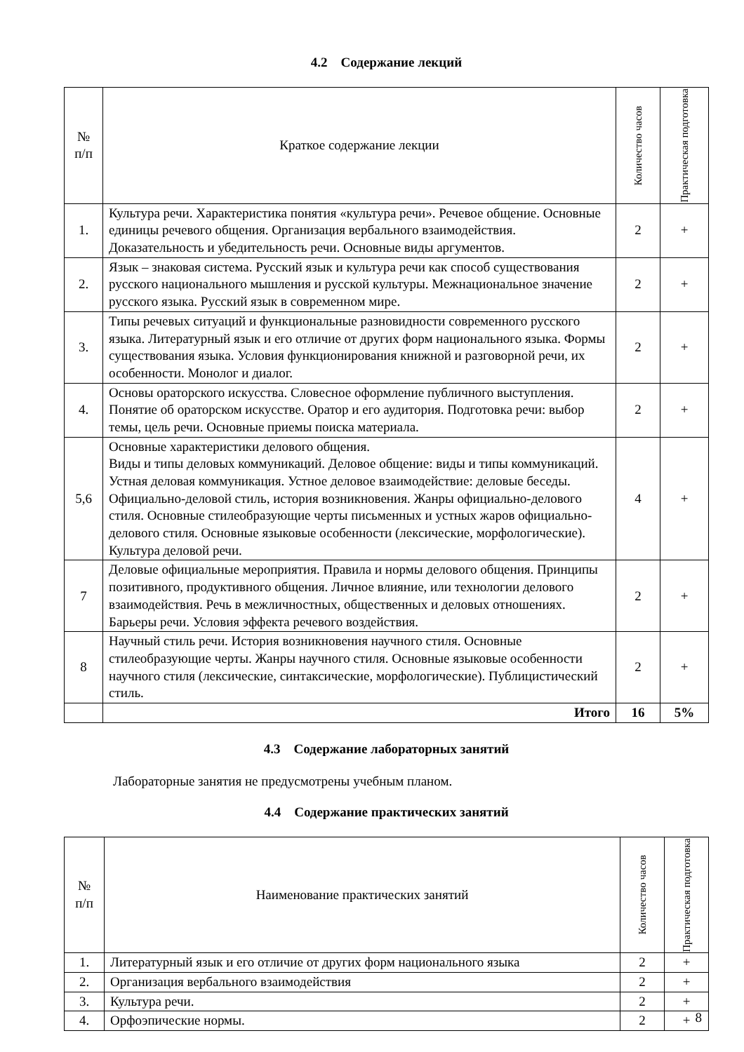4.2 Содержание лекций
| № п/п | Краткое содержание лекции | Количество часов | Практическая подготовка |
| --- | --- | --- | --- |
| 1. | Культура речи. Характеристика понятия «культура речи». Речевое общение. Основные единицы речевого общения. Организация вербального взаимодействия. Доказательность и убедительность речи. Основные виды аргументов. | 2 | + |
| 2. | Язык – знаковая система. Русский язык и культура речи как способ существования русского национального мышления и русской культуры. Межнациональное значение русского языка. Русский язык в современном мире. | 2 | + |
| 3. | Типы речевых ситуаций и функциональные разновидности современного русского языка. Литературный язык и его отличие от других форм национального языка. Формы существования языка. Условия функционирования книжной и разговорной речи, их особенности. Монолог и диалог. | 2 | + |
| 4. | Основы ораторского искусства. Словесное оформление публичного выступления. Понятие об ораторском искусстве. Оратор и его аудитория. Подготовка речи: выбор темы, цель речи. Основные приемы поиска материала. | 2 | + |
| 5,6 | Основные характеристики делового общения. Виды и типы деловых коммуникаций. Деловое общение: виды и типы коммуникаций. Устная деловая коммуникация. Устное деловое взаимодействие: деловые беседы. Официально-деловой стиль, история возникновения. Жанры официально-делового стиля. Основные стилеобразующие черты письменных и устных жаров официально-делового стиля. Основные языковые особенности (лексические, морфологические). Культура деловой речи. | 4 | + |
| 7 | Деловые официальные мероприятия. Правила и нормы делового общения. Принципы позитивного, продуктивного общения. Личное влияние, или технологии делового взаимодействия. Речь в межличностных, общественных и деловых отношениях. Барьеры речи. Условия эффекта речевого воздействия. | 2 | + |
| 8 | Научный стиль речи. История возникновения научного стиля. Основные стилеобразующие черты. Жанры научного стиля. Основные языковые особенности научного стиля (лексические, синтаксические, морфологические). Публицистический стиль. | 2 | + |
| | Итого | 16 | 5% |
4.3 Содержание лабораторных занятий
Лабораторные занятия не предусмотрены учебным планом.
4.4 Содержание практических занятий
| № п/п | Наименование практических занятий | Количество часов | Практическая подготовка |
| --- | --- | --- | --- |
| 1. | Литературный язык и его отличие от других форм национального языка | 2 | + |
| 2. | Организация вербального взаимодействия | 2 | + |
| 3. | Культура речи. | 2 | + |
| 4. | Орфоэпические нормы. | 2 | + |
8